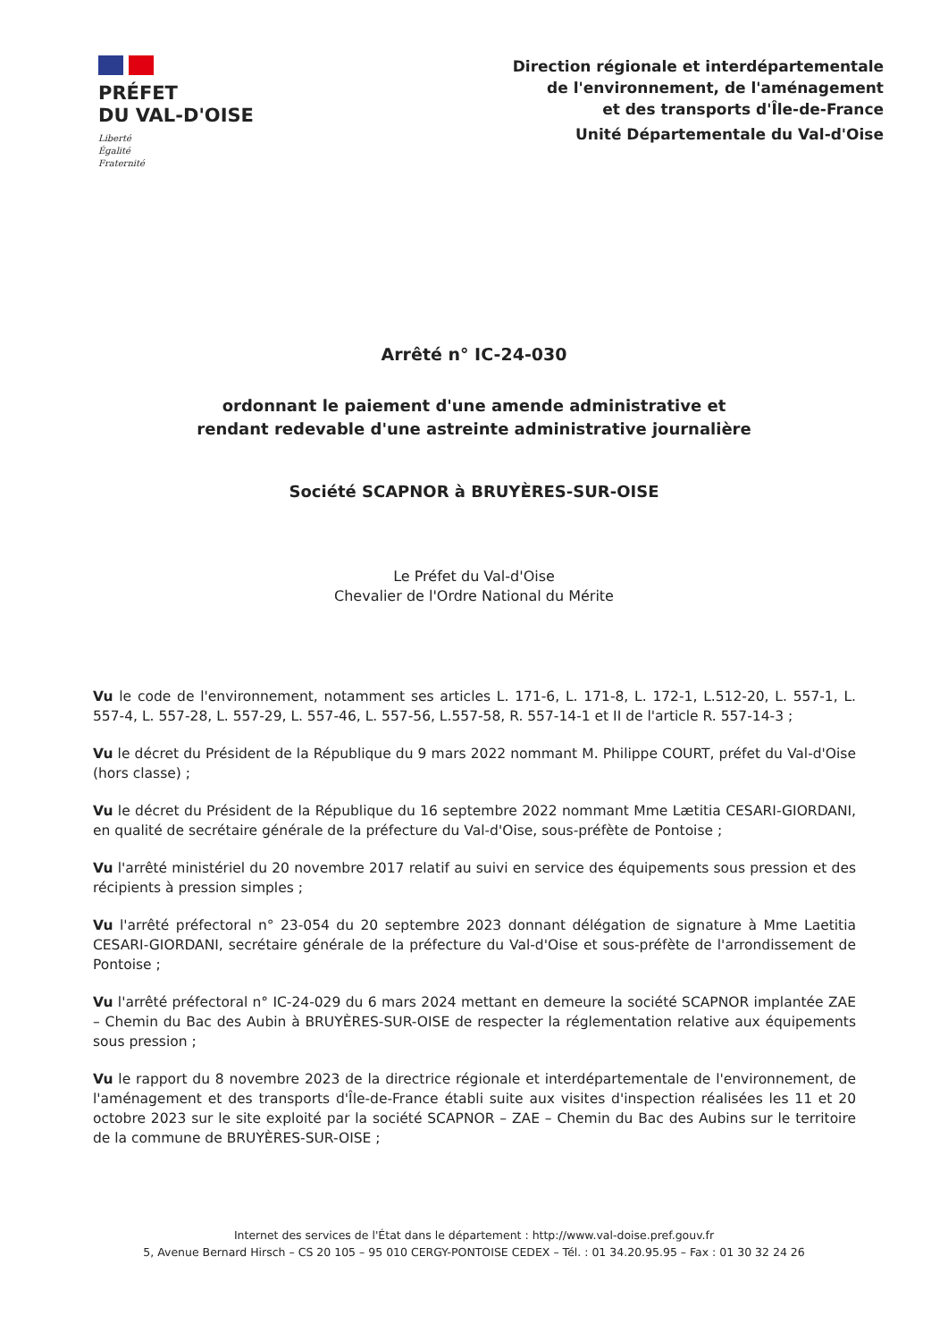PRÉFET
DU VAL-D'OISE
Liberté
Égalité
Fraternité
Direction régionale et interdépartementale
de l'environnement, de l'aménagement
et des transports d'Île-de-France
Unité Départementale du Val-d'Oise
Arrêté n° IC-24-030
ordonnant le paiement d'une amende administrative et
rendant redevable d'une astreinte administrative journalière
Société SCAPNOR à BRUYÈRES-SUR-OISE
Le Préfet du Val-d'Oise
Chevalier de l'Ordre National du Mérite
Vu le code de l'environnement, notamment ses articles L. 171-6, L. 171-8, L. 172-1, L.512-20, L. 557-1, L. 557-4, L. 557-28, L. 557-29, L. 557-46, L. 557-56, L.557-58, R. 557-14-1 et II de l'article R. 557-14-3 ;
Vu le décret du Président de la République du 9 mars 2022 nommant M. Philippe COURT, préfet du Val-d'Oise (hors classe) ;
Vu le décret du Président de la République du 16 septembre 2022 nommant Mme Lætitia CESARI-GIORDANI, en qualité de secrétaire générale de la préfecture du Val-d'Oise, sous-préfète de Pontoise ;
Vu l'arrêté ministériel du 20 novembre 2017 relatif au suivi en service des équipements sous pression et des récipients à pression simples ;
Vu l'arrêté préfectoral n° 23-054 du 20 septembre 2023 donnant délégation de signature à Mme Laetitia CESARI-GIORDANI, secrétaire générale de la préfecture du Val-d'Oise et sous-préfète de l'arrondissement de Pontoise ;
Vu l'arrêté préfectoral n° IC-24-029 du 6 mars 2024 mettant en demeure la société SCAPNOR implantée ZAE – Chemin du Bac des Aubin à BRUYÈRES-SUR-OISE de respecter la réglementation relative aux équipements sous pression ;
Vu le rapport du 8 novembre 2023 de la directrice régionale et interdépartementale de l'environnement, de l'aménagement et des transports d'Île-de-France établi suite aux visites d'inspection réalisées les 11 et 20 octobre 2023 sur le site exploité par la société SCAPNOR – ZAE – Chemin du Bac des Aubins sur le territoire de la commune de BRUYÈRES-SUR-OISE ;
Internet des services de l'État dans le département : http://www.val-doise.pref.gouv.fr
5, Avenue Bernard Hirsch – CS 20 105 – 95 010 CERGY-PONTOISE CEDEX – Tél. : 01 34.20.95.95 – Fax : 01 30 32 24 26